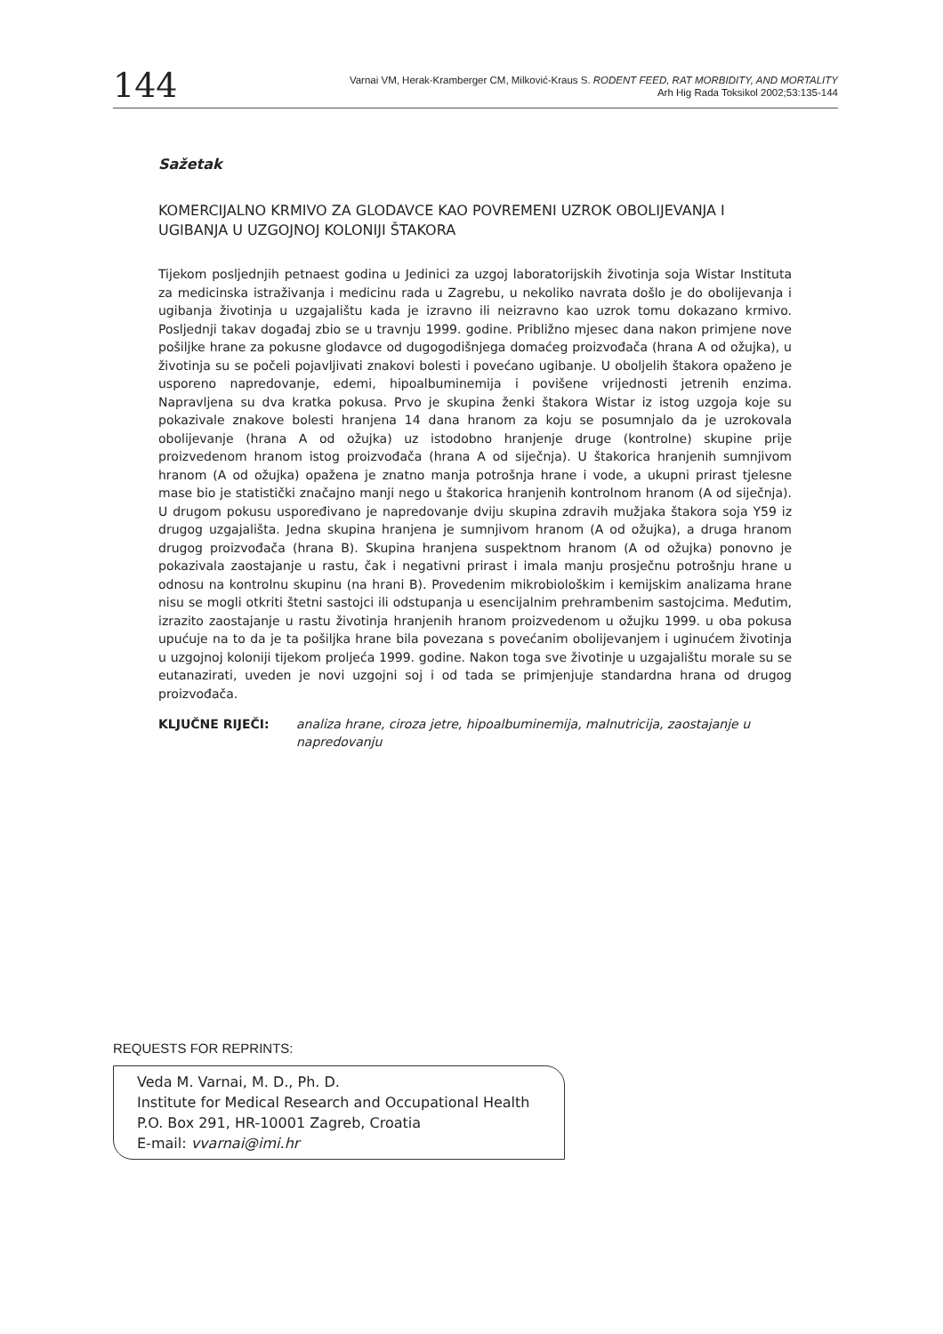144
Varnai VM, Herak-Kramberger CM, Milković-Kraus S. RODENT FEED, RAT MORBIDITY, AND MORTALITY
Arh Hig Rada Toksikol 2002;53:135-144
Sažetak
KOMERCIJALNO KRMIVO ZA GLODAVCE KAO POVREMENI UZROK OBOLIJEVANJA I UGIBANJA U UZGOJNOJ KOLONIJI ŠTAKORA
Tijekom posljednjih petnaest godina u Jedinici za uzgoj laboratorijskih životinja soja Wistar Instituta za medicinska istraživanja i medicinu rada u Zagrebu, u nekoliko navrata došlo je do obolijevanja i ugibanja životinja u uzgajalištu kada je izravno ili neizravno kao uzrok tomu dokazano krmivo. Posljednji takav događaj zbio se u travnju 1999. godine. Približno mjesec dana nakon primjene nove pošiljke hrane za pokusne glodavce od dugogodišnjega domaćeg proizvođača (hrana A od ožujka), u životinja su se počeli pojavljivati znakovi bolesti i povećano ugibanje. U oboljelih štakora opaženo je usporeno napredovanje, edemi, hipoalbuminemija i povišene vrijednosti jetrenih enzima. Napravljena su dva kratka pokusa. Prvo je skupina ženki štakora Wistar iz istog uzgoja koje su pokazivale znakove bolesti hranjena 14 dana hranom za koju se posumnjalo da je uzrokovala obolijevanje (hrana A od ožujka) uz istodobno hranjenje druge (kontrolne) skupine prije proizvedenom hranom istog proizvođača (hrana A od siječnja). U štakorica hranjenih sumnjivom hranom (A od ožujka) opažena je znatno manja potrošnja hrane i vode, a ukupni prirast tjelesne mase bio je statistički značajno manji nego u štakorica hranjenih kontrolnom hranom (A od siječnja). U drugom pokusu uspoređivano je napredovanje dviju skupina zdravih mužjaka štakora soja Y59 iz drugog uzgajališta. Jedna skupina hranjena je sumnjivom hranom (A od ožujka), a druga hranom drugog proizvođača (hrana B). Skupina hranjena suspektnom hranom (A od ožujka) ponovno je pokazivala zaostajanje u rastu, čak i negativni prirast i imala manju prosječnu potrošnju hrane u odnosu na kontrolnu skupinu (na hrani B). Provedenim mikrobiološkim i kemijskim analizama hrane nisu se mogli otkriti štetni sastojci ili odstupanja u esencijalnim prehrambenim sastojcima. Međutim, izrazito zaostajanje u rastu životinja hranjenih hranom proizvedenom u ožujku 1999. u oba pokusa upućuje na to da je ta pošiljka hrane bila povezana s povećanim obolijevanjem i uginućem životinja u uzgojnoj koloniji tijekom proljeća 1999. godine. Nakon toga sve životinje u uzgajalištu morale su se eutanazirati, uveden je novi uzgojni soj i od tada se primjenjuje standardna hrana od drugog proizvođača.
KLJUČNE RIJEČI: analiza hrane, ciroza jetre, hipoalbuminemija, malnutricija, zaostajanje u napredovanju
REQUESTS FOR REPRINTS:
Veda M. Varnai, M. D., Ph. D.
Institute for Medical Research and Occupational Health
P.O. Box 291, HR-10001 Zagreb, Croatia
E-mail: vvarnai@imi.hr